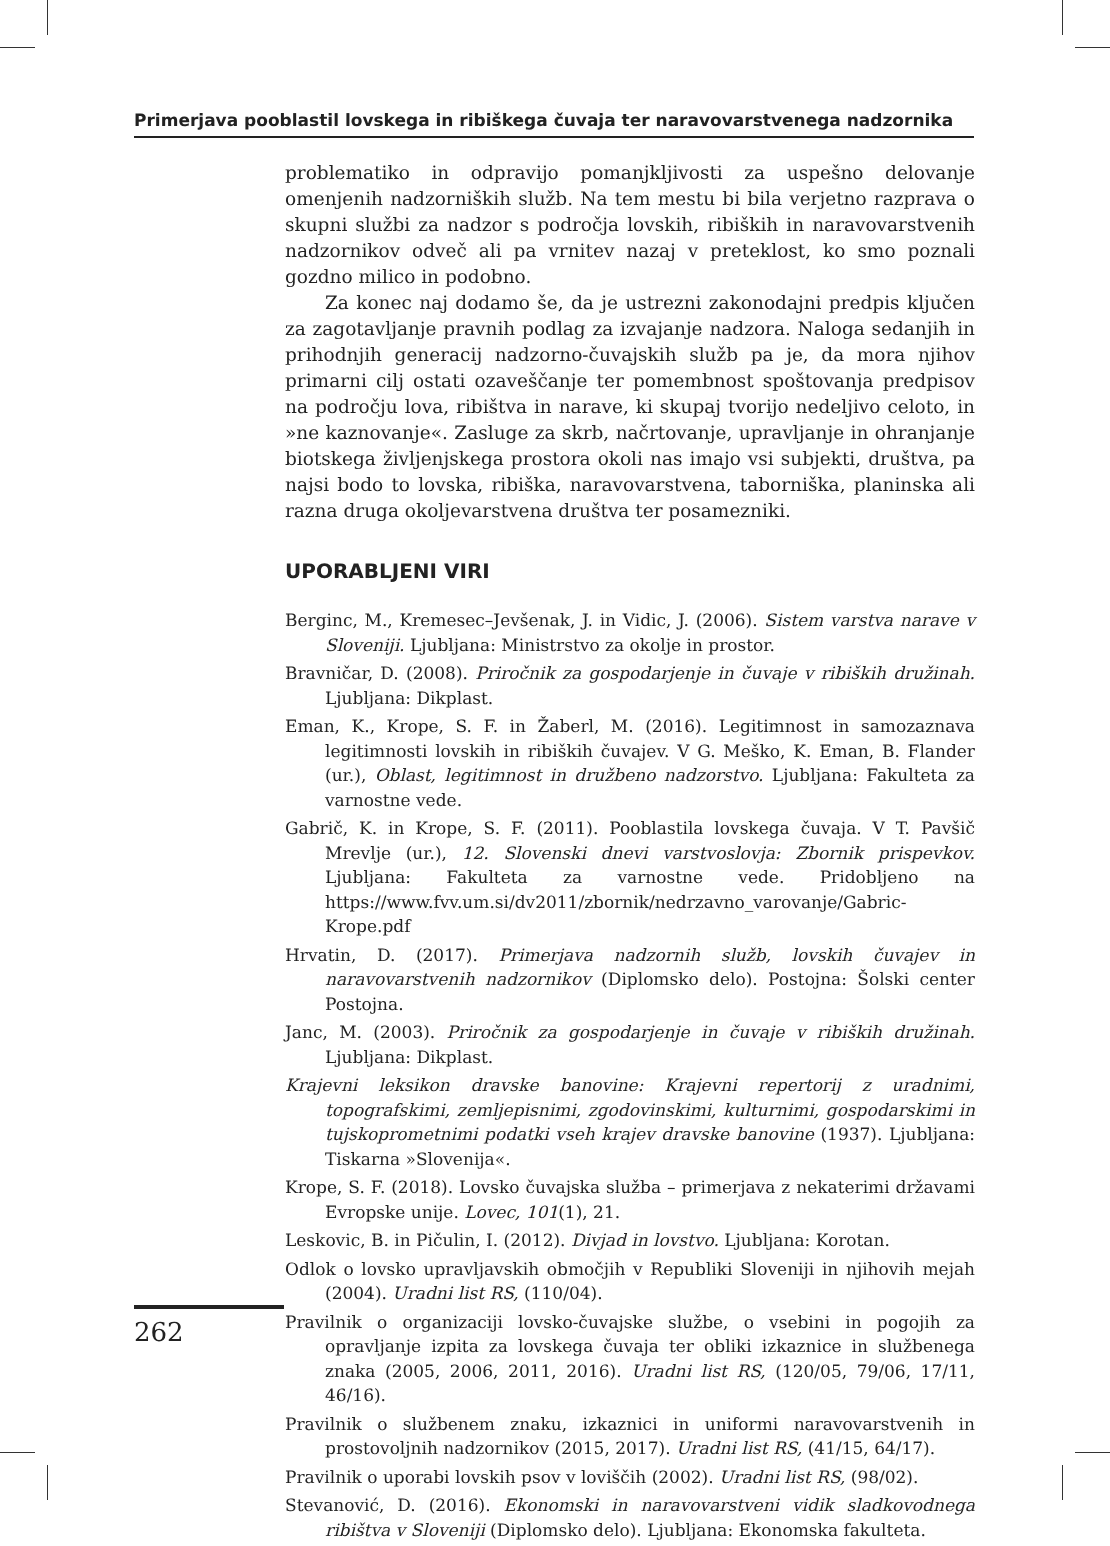Primerjava pooblastil lovskega in ribiškega čuvaja ter naravovarstvenega nadzornika
problematiko in odpravijo pomanjkljivosti za uspešno delovanje omenjenih nadzorniških služb. Na tem mestu bi bila verjetno razprava o skupni službi za nadzor s področja lovskih, ribiških in naravovarstvenih nadzornikov odveč ali pa vrnitev nazaj v preteklost, ko smo poznali gozdno milico in podobno.
Za konec naj dodamo še, da je ustrezni zakonodajni predpis ključen za zagotavljanje pravnih podlag za izvajanje nadzora. Naloga sedanjih in prihodnjih generacij nadzorno-čuvajskih služb pa je, da mora njihov primarni cilj ostati ozaveščanje ter pomembnost spoštovanja predpisov na področju lova, ribištva in narave, ki skupaj tvorijo nedeljivo celoto, in »ne kaznovanje«. Zasluge za skrb, načrtovanje, upravljanje in ohranjanje biotskega življenjskega prostora okoli nas imajo vsi subjekti, društva, pa najsi bodo to lovska, ribiška, naravovarstvena, taborniška, planinska ali razna druga okoljevarstvena društva ter posamezniki.
UPORABLJENI VIRI
Berginc, M., Kremesec–Jevšenak, J. in Vidic, J. (2006). Sistem varstva narave v Sloveniji. Ljubljana: Ministrstvo za okolje in prostor.
Bravničar, D. (2008). Priročnik za gospodarjenje in čuvaje v ribiških družinah. Ljubljana: Dikplast.
Eman, K., Krope, S. F. in Žaberl, M. (2016). Legitimnost in samozaznava legitimnosti lovskih in ribiških čuvajev. V G. Meško, K. Eman, B. Flander (ur.), Oblast, legitimnost in družbeno nadzorstvo. Ljubljana: Fakulteta za varnostne vede.
Gabrič, K. in Krope, S. F. (2011). Pooblastila lovskega čuvaja. V T. Pavšič Mrevlje (ur.), 12. Slovenski dnevi varstvoslovja: Zbornik prispevkov. Ljubljana: Fakulteta za varnostne vede. Pridobljeno na https://www.fvv.um.si/dv2011/zbornik/nedrzavno_varovanje/Gabric-Krope.pdf
Hrvatin, D. (2017). Primerjava nadzornih služb, lovskih čuvajev in naravovarstvenih nadzornikov (Diplomsko delo). Postojna: Šolski center Postojna.
Janc, M. (2003). Priročnik za gospodarjenje in čuvaje v ribiških družinah. Ljubljana: Dikplast.
Krajevni leksikon dravske banovine: Krajevni repertorij z uradnimi, topografskimi, zemljepisnimi, zgodovinskimi, kulturnimi, gospodarskimi in tujskoprometnimi podatki vseh krajev dravske banovine (1937). Ljubljana: Tiskarna »Slovenija«.
Krope, S. F. (2018). Lovsko čuvajska služba – primerjava z nekaterimi državami Evropske unije. Lovec, 101(1), 21.
Leskovic, B. in Pičulin, I. (2012). Divjad in lovstvo. Ljubljana: Korotan.
Odlok o lovsko upravljavskih območjih v Republiki Sloveniji in njihovih mejah (2004). Uradni list RS, (110/04).
Pravilnik o organizaciji lovsko-čuvajske službe, o vsebini in pogojih za opravljanje izpita za lovskega čuvaja ter obliki izkaznice in službenega znaka (2005, 2006, 2011, 2016). Uradni list RS, (120/05, 79/06, 17/11, 46/16).
Pravilnik o službenem znaku, izkaznici in uniformi naravovarstvenih in prostovoljnih nadzornikov (2015, 2017). Uradni list RS, (41/15, 64/17).
Pravilnik o uporabi lovskih psov v loviščih (2002). Uradni list RS, (98/02).
Stevanović, D. (2016). Ekonomski in naravovarstveni vidik sladkovodnega ribištva v Sloveniji (Diplomsko delo). Ljubljana: Ekonomska fakulteta.
262